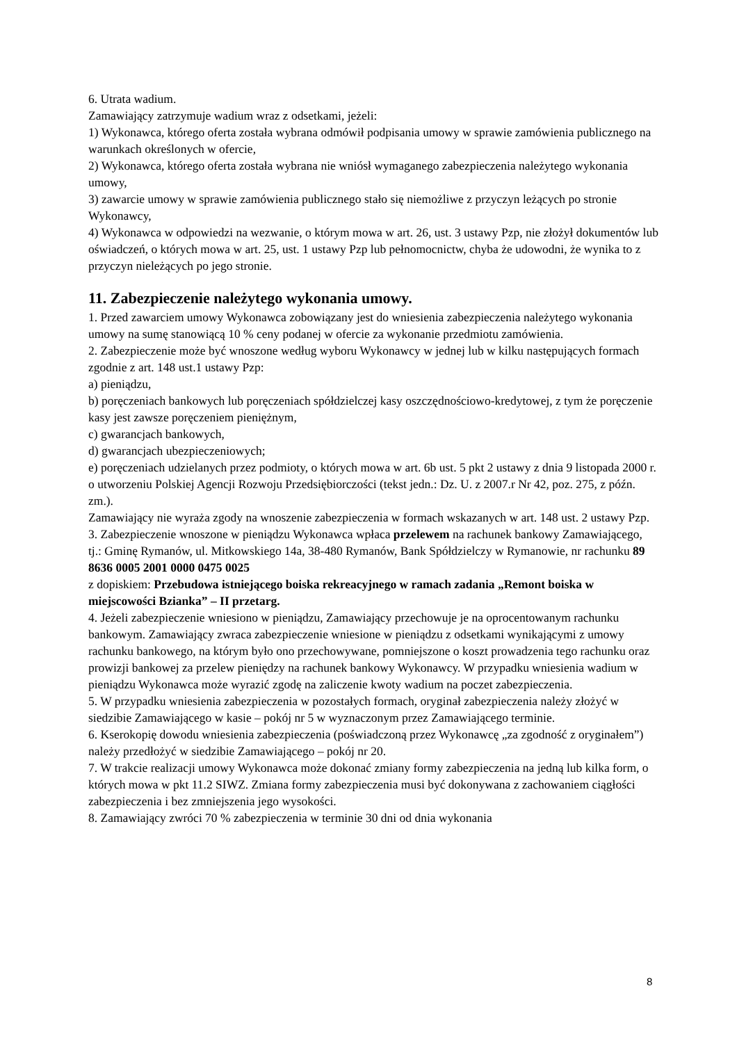6. Utrata wadium.
Zamawiający zatrzymuje wadium wraz z odsetkami, jeżeli:
1) Wykonawca, którego oferta została wybrana odmówił podpisania umowy w sprawie zamówienia publicznego na warunkach określonych w ofercie,
2) Wykonawca, którego oferta została wybrana nie wniósł wymaganego zabezpieczenia należytego wykonania umowy,
3) zawarcie umowy w sprawie zamówienia publicznego stało się niemożliwe z przyczyn leżących po stronie Wykonawcy,
4) Wykonawca w odpowiedzi na wezwanie, o którym mowa w art. 26, ust. 3 ustawy Pzp, nie złożył dokumentów lub oświadczeń, o których mowa w art. 25, ust. 1 ustawy Pzp lub pełnomocnictw, chyba że udowodni, że wynika to z przyczyn nieleżących po jego stronie.
11. Zabezpieczenie należytego wykonania umowy.
1. Przed zawarciem umowy Wykonawca zobowiązany jest do wniesienia zabezpieczenia należytego wykonania umowy na sumę stanowiącą 10 % ceny podanej w ofercie za wykonanie przedmiotu zamówienia.
2. Zabezpieczenie może być wnoszone według wyboru Wykonawcy w jednej lub w kilku następujących formach zgodnie z art. 148 ust.1 ustawy Pzp:
a) pieniądzu,
b) poręczeniach bankowych lub poręczeniach spółdzielczej kasy oszczędnościowo-kredytowej, z tym że poręczenie kasy jest zawsze poręczeniem pieniężnym,
c) gwarancjach bankowych,
d) gwarancjach ubezpieczeniowych;
e) poręczeniach udzielanych przez podmioty, o których mowa w art. 6b ust. 5 pkt 2 ustawy z dnia 9 listopada 2000 r. o utworzeniu Polskiej Agencji Rozwoju Przedsiębiorczości (tekst jedn.: Dz. U. z 2007.r Nr 42, poz. 275, z późn. zm.).
Zamawiający nie wyraża zgody na wnoszenie zabezpieczenia w formach wskazanych w art. 148 ust. 2 ustawy Pzp.
3. Zabezpieczenie wnoszone w pieniądzu Wykonawca wpłaca przelewem na rachunek bankowy Zamawiającego, tj.: Gminę Rymanów, ul. Mitkowskiego 14a, 38-480 Rymanów, Bank Spółdzielczy w Rymanowie, nr rachunku 89 8636 0005 2001 0000 0475 0025
z dopiskiem: Przebudowa istniejącego boiska rekreacyjnego w ramach zadania „Remont boiska w miejscowości Bzianka” – II przetarg.
4. Jeżeli zabezpieczenie wniesiono w pieniądzu, Zamawiający przechowuje je na oprocentowanym rachunku bankowym. Zamawiający zwraca zabezpieczenie wniesione w pieniądzu z odsetkami wynikającymi z umowy rachunku bankowego, na którym było ono przechowywane, pomniejszone o koszt prowadzenia tego rachunku oraz prowizji bankowej za przelew pieniędzy na rachunek bankowy Wykonawcy. W przypadku wniesienia wadium w pieniądzu Wykonawca może wyrazić zgodę na zaliczenie kwoty wadium na poczet zabezpieczenia.
5. W przypadku wniesienia zabezpieczenia w pozostałych formach, oryginał zabezpieczenia należy złożyć w siedzibie Zamawiającego w kasie – pokój nr 5 w wyznaczonym przez Zamawiającego terminie.
6. Kserokopię dowodu wniesienia zabezpieczenia (poświadczoną przez Wykonawcę „za zgodność z oryginałem”) należy przedłożyć w siedzibie Zamawiającego – pokój nr 20.
7. W trakcie realizacji umowy Wykonawca może dokonać zmiany formy zabezpieczenia na jedną lub kilka form, o których mowa w pkt 11.2 SIWZ. Zmiana formy zabezpieczenia musi być dokonywana z zachowaniem ciągłości zabezpieczenia i bez zmniejszenia jego wysokości.
8. Zamawiający zwróci 70 % zabezpieczenia w terminie 30 dni od dnia wykonania
8